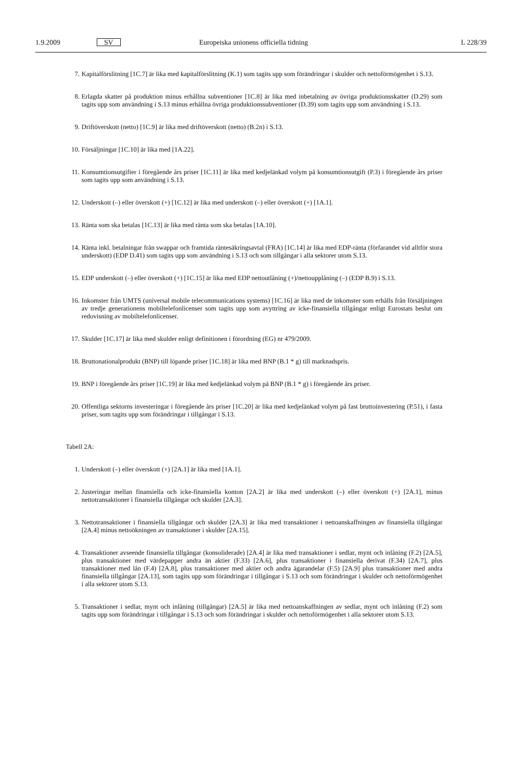1.9.2009 SV Europeiska unionens officiella tidning L 228/39
7. Kapitalförslitning [1C.7] är lika med kapitalförslitning (K.1) som tagits upp som förändringar i skulder och netto­förmögenhet i S.13.
8. Erlagda skatter på produktion minus erhållna subventioner [1C.8] är lika med inbetalning av övriga produktions­skatter (D.29) som tagits upp som användning i S.13 minus erhållna övriga produktionssubventioner (D.39) som tagits upp som användning i S.13.
9. Driftöverskott (netto) [1C.9] är lika med driftöverskott (netto) (B.2n) i S.13.
10. Försäljningar [1C.10] är lika med [1A.22].
11. Konsumtionsutgifter i föregående års priser [1C.11] är lika med kedjelänkad volym på konsumtionsutgift (P.3) i föregående års priser som tagits upp som användning i S.13.
12. Underskott (–) eller överskott (+) [1C.12] är lika med underskott (–) eller överskott (+) [1A.1].
13. Ränta som ska betalas [1C.13] är lika med ränta som ska betalas [1A.10].
14. Ränta inkl. betalningar från swappar och framtida räntesäkringsavtal (FRA) [1C.14] är lika med EDP-ränta (förfaran­det vid alltför stora underskott) (EDP D.41) som tagits upp som användning i S.13 och som tillgångar i alla sektorer utom S.13.
15. EDP underskott (–) eller överskott (+) [1C.15] är lika med EDP nettoutlåning (+)/nettoupplåning (–) (EDP B.9) i S.13.
16. Inkomster från UMTS (universal mobile telecommunications systems) [1C.16] är lika med de inkomster som erhålls från försäljningen av tredje generationens mobiltelefonlicenser som tagits upp som avyttring av icke-finansiella tillgångar enligt Eurostats beslut om redovisning av mobiltelefonlicenser.
17. Skulder [1C.17] är lika med skulder enligt definitionen i förordning (EG) nr 479/2009.
18. Bruttonationalprodukt (BNP) till löpande priser [1C.18] är lika med BNP (B.1 * g) till marknadspris.
19. BNP i föregående års priser [1C.19] är lika med kedjelänkad volym på BNP (B.1 * g) i föregående års priser.
20. Offentliga sektorns investeringar i föregående års priser [1C.20] är lika med kedjelänkad volym på fast brutto­investering (P.51), i fasta priser, som tagits upp som förändringar i tillgångar i S.13.
Tabell 2A:
1. Underskott (–) eller överskott (+) [2A.1] är lika med [1A.1].
2. Justeringar mellan finansiella och icke-finansiella konton [2A.2] är lika med underskott (–) eller överskott (+) [2A.1], minus nettotransaktioner i finansiella tillgångar och skulder [2A.3].
3. Nettotransaktioner i finansiella tillgångar och skulder [2A.3] är lika med transaktioner i nettoanskaffningen av finansiella tillgångar [2A.4] minus nettoökningen av transaktioner i skulder [2A.15].
4. Transaktioner avseende finansiella tillgångar (konsoliderade) [2A.4] är lika med transaktioner i sedlar, mynt och inlåning (F.2) [2A.5], plus transaktioner med värdepapper andra än aktier (F.33) [2A.6], plus transaktioner i finan­siella derivat (F.34) [2A.7], plus transaktioner med lån (F.4) [2A.8], plus transaktioner med aktier och andra ägarandelar (F.5) [2A.9] plus transaktioner med andra finansiella tillgångar [2A.13], som tagits upp som förändringar i tillgångar i S.13 och som förändringar i skulder och nettoförmögenhet i alla sektorer utom S.13.
5. Transaktioner i sedlar, mynt och inlåning (tillgångar) [2A.5] är lika med nettoanskaffningen av sedlar, mynt och inlåning (F.2) som tagits upp som förändringar i tillgångar i S.13 och som förändringar i skulder och nettoför­mögenhet i alla sektorer utom S.13.